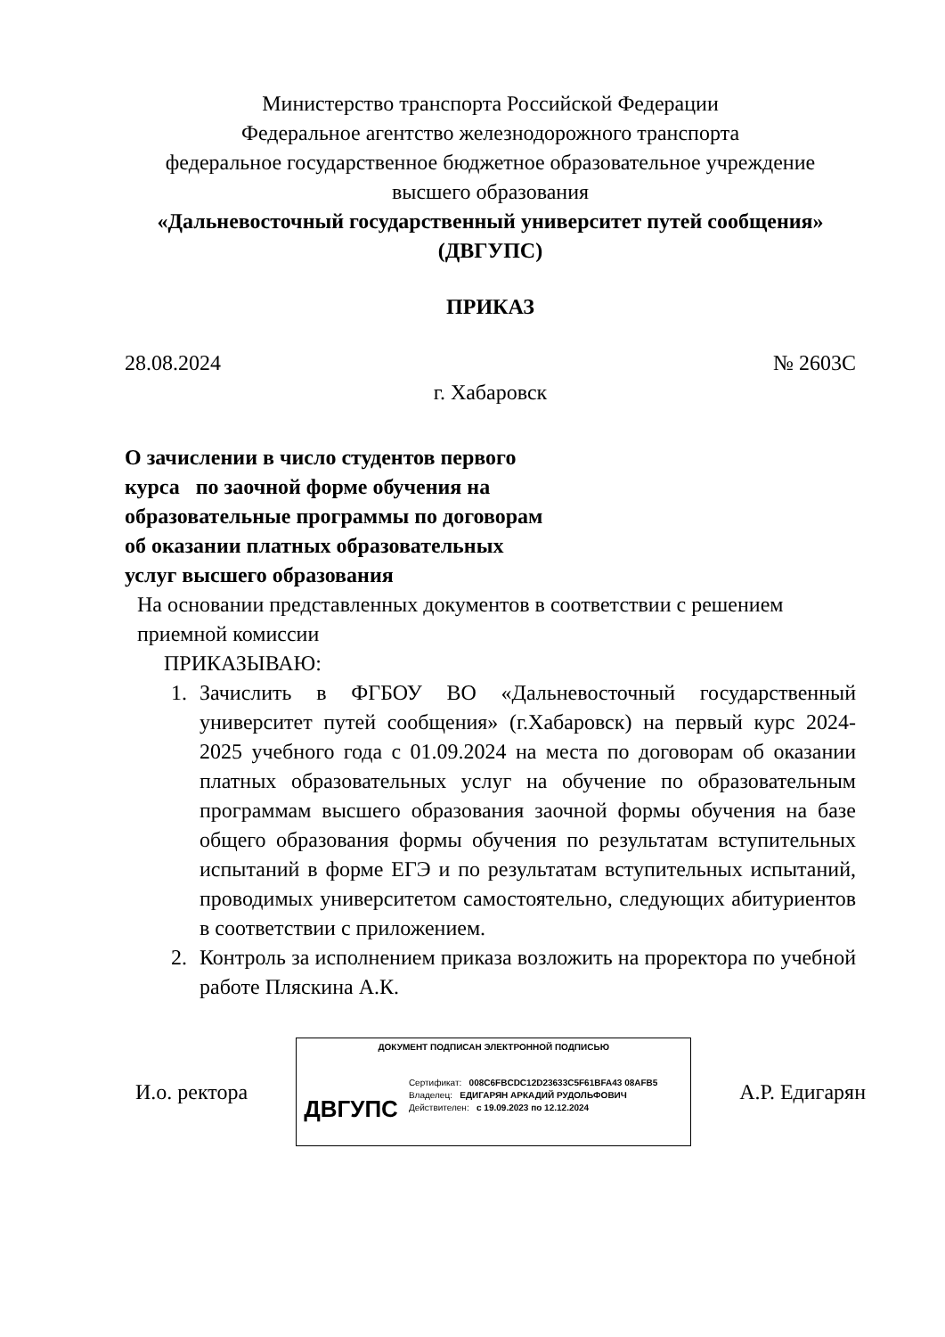Министерство транспорта Российской Федерации
Федеральное агентство железнодорожного транспорта
федеральное государственное бюджетное образовательное учреждение
высшего образования
«Дальневосточный государственный университет путей сообщения»
(ДВГУПС)
ПРИКАЗ
28.08.2024 № 2603С
г. Хабаровск
О зачислении в число студентов первого курса по заочной форме обучения на образовательные программы по договорам об оказании платных образовательных услуг высшего образования
На основании представленных документов в соответствии с решением приемной комиссии
ПРИКАЗЫВАЮ:
1. Зачислить в ФГБОУ ВО «Дальневосточный государственный университет путей сообщения» (г.Хабаровск) на первый курс 2024-2025 учебного года с 01.09.2024 на места по договорам об оказании платных образовательных услуг на обучение по образовательным программам высшего образования заочной формы обучения на базе общего образования формы обучения по результатам вступительных испытаний в форме ЕГЭ и по результатам вступительных испытаний, проводимых университетом самостоятельно, следующих абитуриентов в соответствии с приложением.
2. Контроль за исполнением приказа возложить на проректора по учебной работе Пляскина А.К.
И.о. ректора
ДОКУМЕНТ ПОДПИСАН ЭЛЕКТРОННОЙ ПОДПИСЬЮ
ДВГУПС
Сертификат: 008C6FBCDC12D23633C5F61BFA43 08AFB5
Владелец: ЕДИГАРЯН АРКАДИЙ РУДОЛЬФОВИЧ
Действителен: с 19.09.2023 по 12.12.2024
А.Р. Едигарян